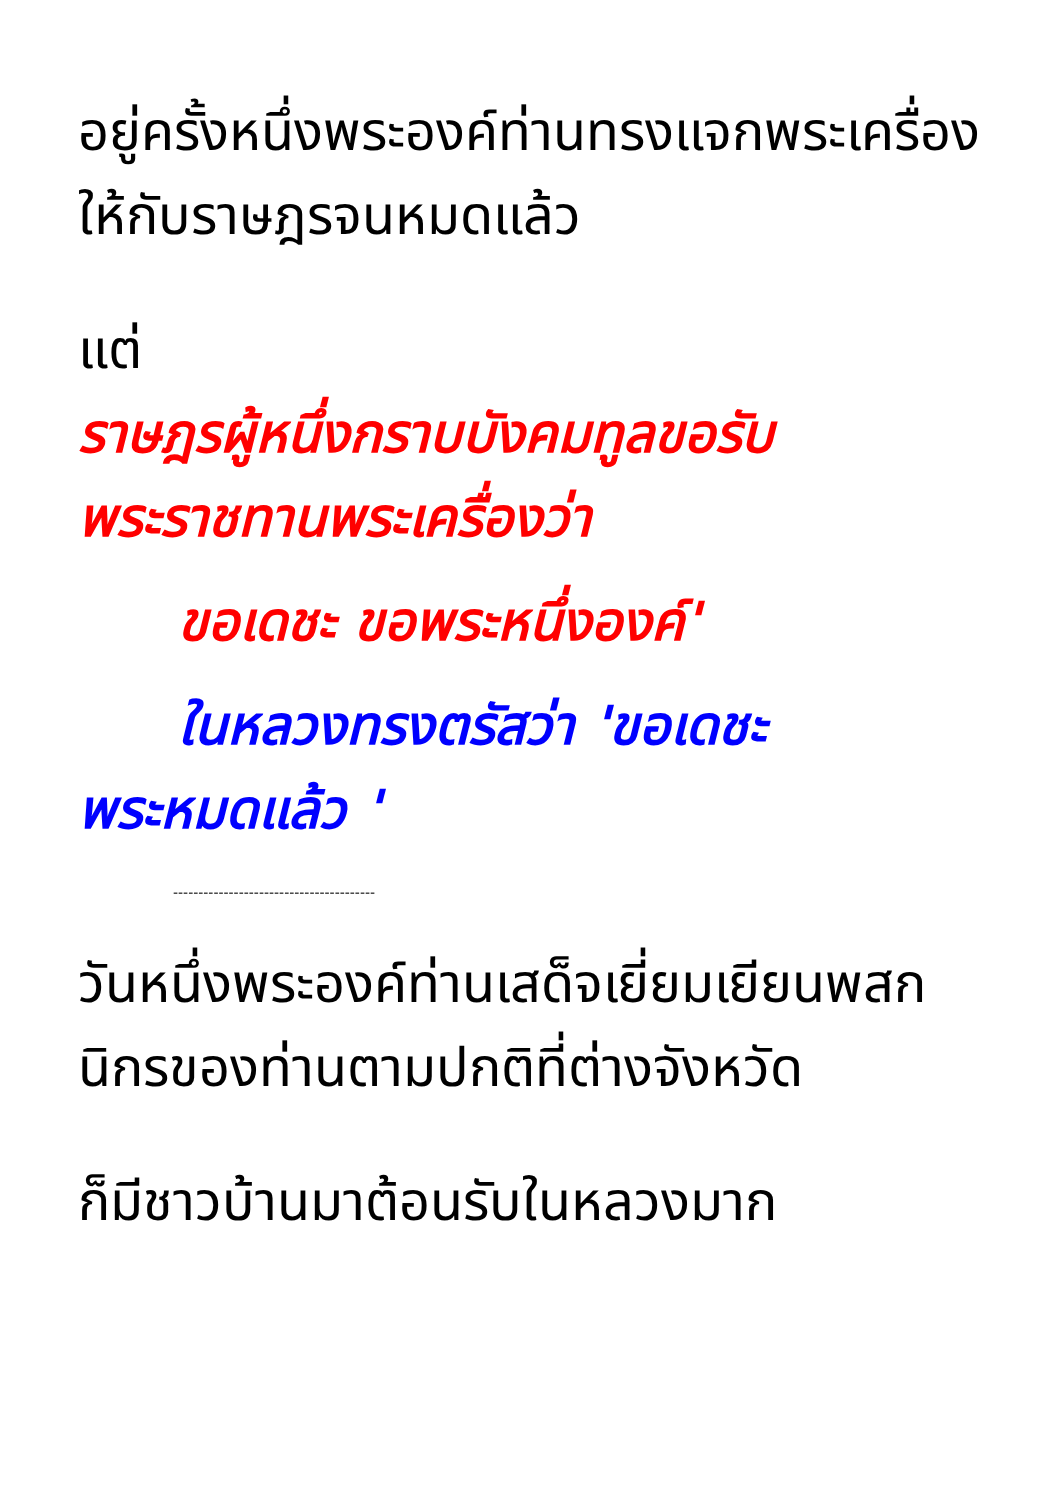อยู่ครั้งหนึ่งพระองค์ท่านทรงแจกพระเครื่องให้กับราษฎรจนหมดแล้ว
แต่
ราษฎรผู้หนึ่งกราบบังคมทูลขอรับพระราชทานพระเครื่องว่า
ขอเดชะ ขอพระหนึ่งองค์'
ในหลวงทรงตรัสว่า 'ขอเดชะ
พระหมดแล้ว '
----------------------------------------
วันหนึ่งพระองค์ท่านเสด็จเยี่ยมเยียนพสกนิกรของท่านตามปกติที่ต่างจังหวัด
ก็มีชาวบ้านมาต้อนรับในหลวงมาก